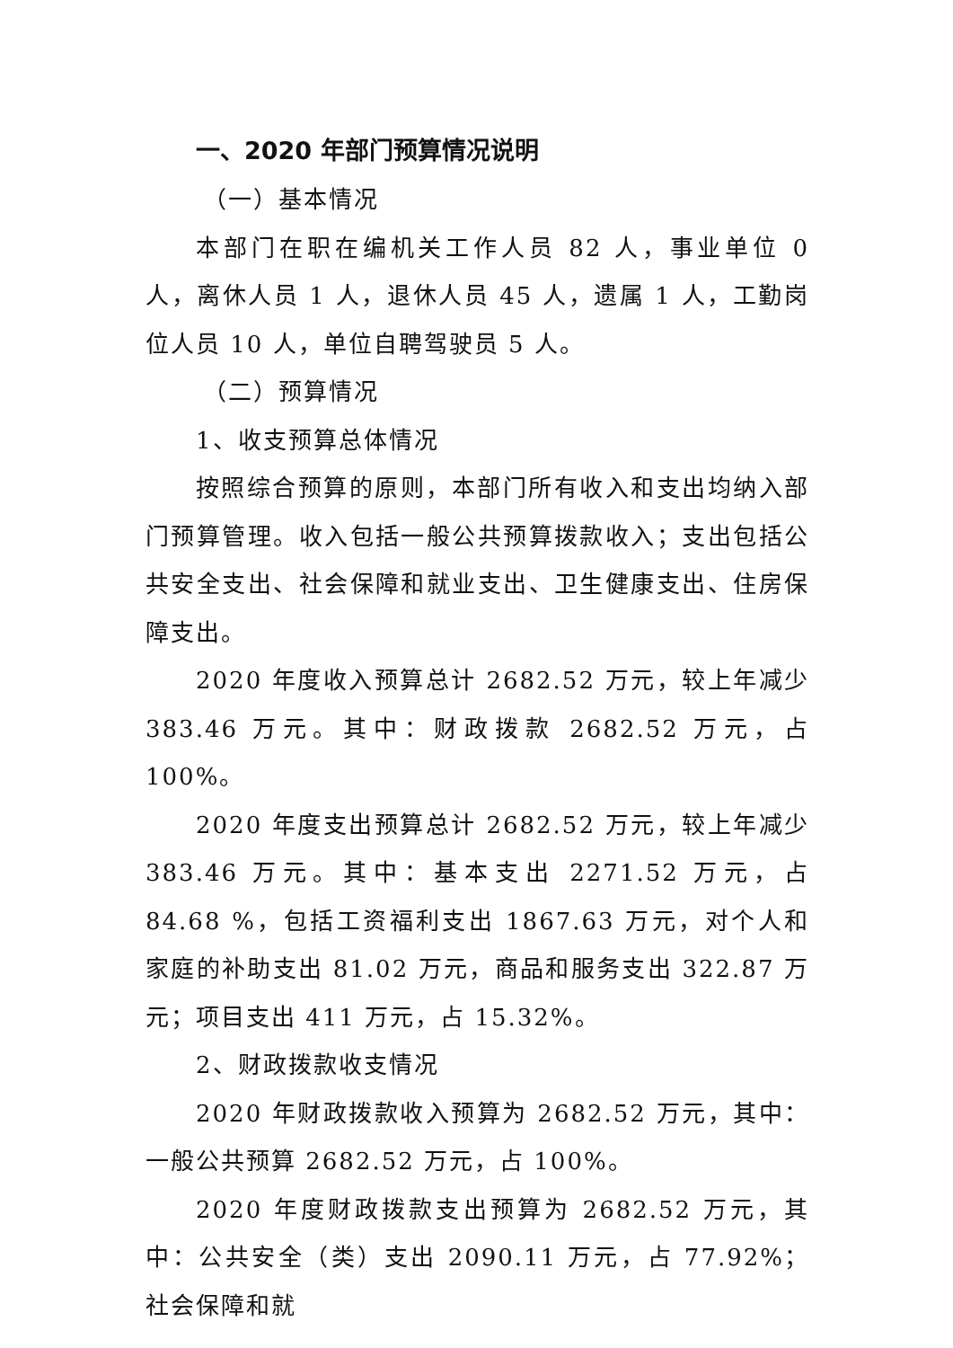一、2020 年部门预算情况说明
（一）基本情况
本部门在职在编机关工作人员 82 人，事业单位 0 人，离休人员 1 人，退休人员 45 人，遗属 1 人，工勤岗位人员 10 人，单位自聘驾驶员 5 人。
（二）预算情况
1、收支预算总体情况
按照综合预算的原则，本部门所有收入和支出均纳入部门预算管理。收入包括一般公共预算拨款收入；支出包括公共安全支出、社会保障和就业支出、卫生健康支出、住房保障支出。
2020 年度收入预算总计 2682.52 万元，较上年减少 383.46 万元。其中：财政拨款 2682.52 万元，占 100%。
2020 年度支出预算总计 2682.52 万元，较上年减少 383.46 万元。其中：基本支出 2271.52 万元，占 84.68 %，包括工资福利支出 1867.63 万元，对个人和家庭的补助支出 81.02 万元，商品和服务支出 322.87 万元；项目支出 411 万元，占 15.32%。
2、财政拨款收支情况
2020 年财政拨款收入预算为 2682.52 万元，其中：一般公共预算 2682.52 万元，占 100%。
2020 年度财政拨款支出预算为 2682.52 万元，其中：公共安全（类）支出 2090.11 万元，占 77.92%；社会保障和就